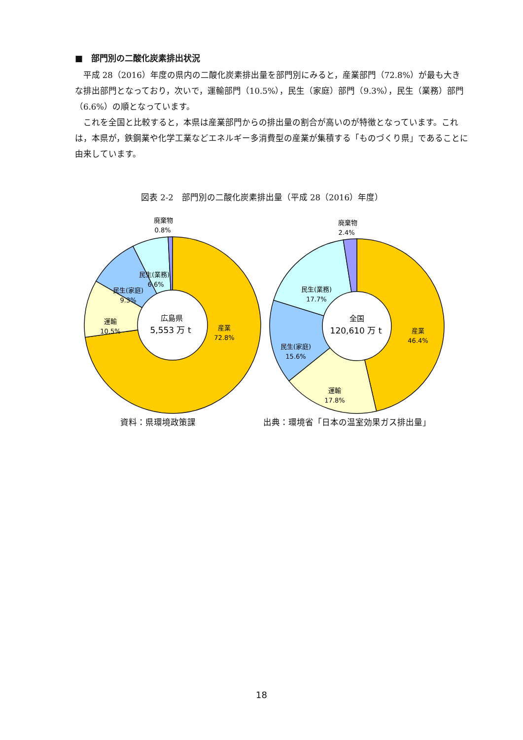■　部門別の二酸化炭素排出状況
平成 28（2016）年度の県内の二酸化炭素排出量を部門別にみると，産業部門（72.8%）が最も大きな排出部門となっており，次いで，運輸部門（10.5%），民生（家庭）部門（9.3%），民生（業務）部門（6.6%）の順となっています。
これを全国と比較すると，本県は産業部門からの排出量の割合が高いのが特徴となっています。これは，本県が，鉄鋼業や化学工業などエネルギー多消費型の産業が集積する「ものづくり県」であることに由来しています。
図表 2-2　部門別の二酸化炭素排出量（平成 28（2016）年度）
廃棄物
0.8%
民生(業務)
6.6%
民生(家庭)
9.3%
運輸
10.5%
産業
72.8%
広島県
5,553 万 t
廃棄物
2.4%
民生(業務)
17.7%
民生(家庭)
15.6%
運輸
17.8%
産業
46.4%
全国
120,610 万 t
資料：県環境政策課 出典：環境省「日本の温室効果ガス排出量」
18